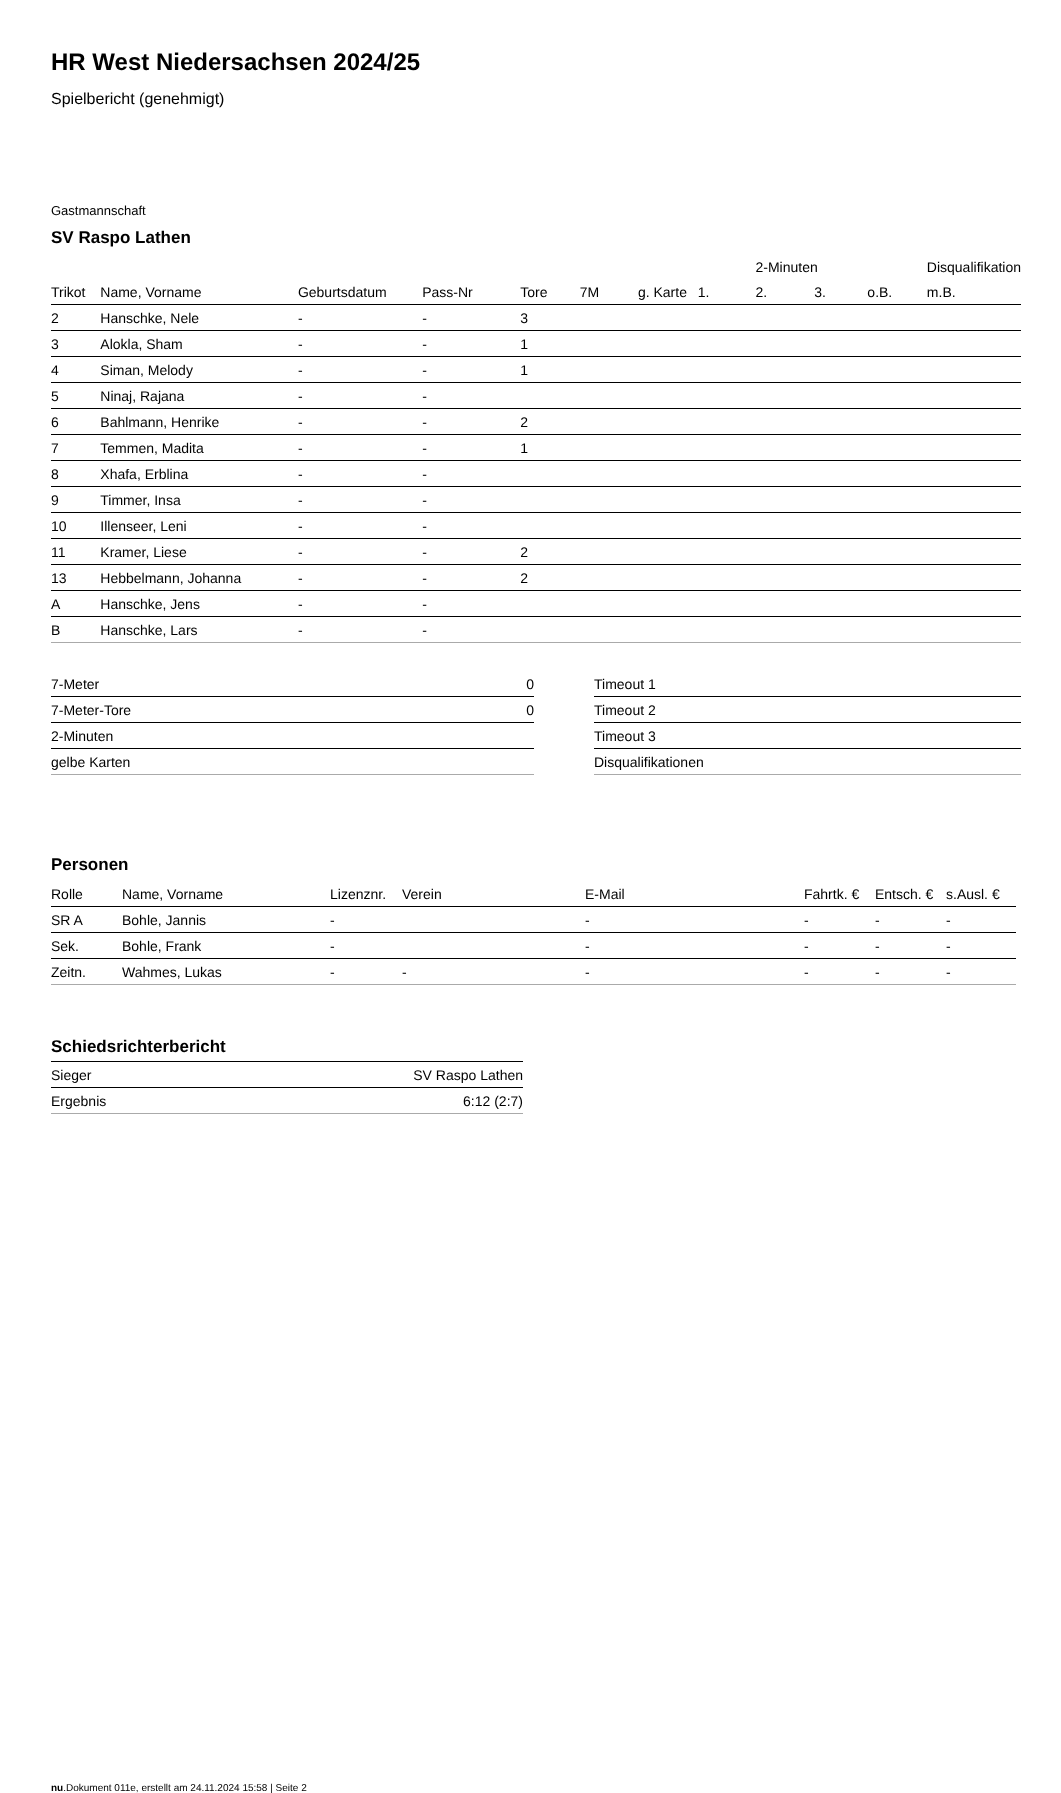HR West Niedersachsen 2024/25
Spielbericht (genehmigt)
Gastmannschaft
SV Raspo Lathen
| | | | | | | | | 2-Minuten | | | Disqualifikation |
| --- | --- | --- | --- | --- | --- | --- | --- | --- | --- | --- | --- |
| Trikot | Name, Vorname | Geburtsdatum | Pass-Nr | Tore | 7M | g. Karte | 1. | 2. | 3. | o.B. | m.B. |
| 2 | Hanschke, Nele | - | - | 3 | | | | | | | |
| 3 | Alokla, Sham | - | - | 1 | | | | | | | |
| 4 | Siman, Melody | - | - | 1 | | | | | | | |
| 5 | Ninaj, Rajana | - | - | | | | | | | | |
| 6 | Bahlmann, Henrike | - | - | 2 | | | | | | | |
| 7 | Temmen, Madita | - | - | 1 | | | | | | | |
| 8 | Xhafa, Erblina | - | - | | | | | | | | |
| 9 | Timmer, Insa | - | - | | | | | | | | |
| 10 | Illenseer, Leni | - | - | | | | | | | | |
| 11 | Kramer, Liese | - | - | 2 | | | | | | | |
| 13 | Hebbelmann, Johanna | - | - | 2 | | | | | | | |
| A | Hanschke, Jens | - | - | | | | | | | | |
| B | Hanschke, Lars | - | - | | | | | | | | |
| 7-Meter | 0 |
| 7-Meter-Tore | 0 |
| 2-Minuten | |
| gelbe Karten | |
| Timeout 1 |
| Timeout 2 |
| Timeout 3 |
| Disqualifikationen |
Personen
| Rolle | Name, Vorname | Lizenznr. | Verein | E-Mail | Fahrtk. € | Entsch. € | s.Ausl. € |
| --- | --- | --- | --- | --- | --- | --- | --- |
| SR A | Bohle, Jannis | - | | - | - | - | - |
| Sek. | Bohle, Frank | - | | - | - | - | - |
| Zeitn. | Wahmes, Lukas | - | - | - | - | - | - |
Schiedsrichterbericht
| Sieger | SV Raspo Lathen |
| Ergebnis | 6:12 (2:7) |
nu.Dokument 011e, erstellt am 24.11.2024 15:58 | Seite 2